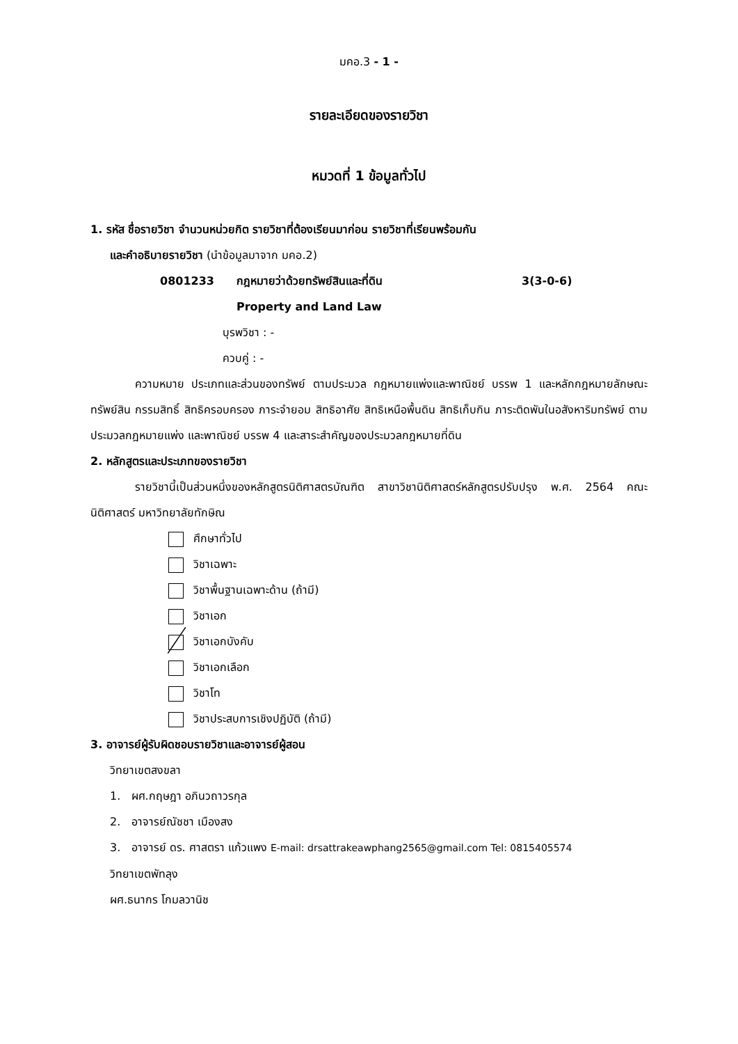มคอ.3 - 1 -
รายละเอียดของรายวิชา
หมวดที่ 1 ข้อมูลทั่วไป
1. รหัส ชื่อรายวิชา จำนวนหน่วยกิต รายวิชาที่ต้องเรียนมาก่อน รายวิชาที่เรียนพร้อมกัน
และคำอธิบายรายวิชา (นำข้อมูลมาจาก มคอ.2)
0801233 กฎหมายว่าด้วยทรัพย์สินและที่ดิน 3(3-0-6)
Property and Land Law
บุรพวิชา : -
ควบคู่ : -
ความหมาย ประเภทและส่วนของทรัพย์ ตามประมวล กฎหมายแพ่งและพาณิชย์ บรรพ 1 และหลักกฎหมายลักษณะทรัพย์สิน กรรมสิทธิ์ สิทธิครอบครอง ภาระจำยอม สิทธิอาศัย สิทธิเหนือพื้นดิน สิทธิเก็บกิน ภาระติดพันในอสังหาริมทรัพย์ ตามประมวลกฎหมายแพ่ง และพาณิชย์ บรรพ 4 และสาระสำคัญของประมวลกฎหมายที่ดิน
2. หลักสูตรและประเภทของรายวิชา
รายวิชานี้เป็นส่วนหนึ่งของหลักสูตรนิติศาสตรบัณฑิต สาขาวิชานิติศาสตร์หลักสูตรปรับปรุง พ.ศ. 2564 คณะนิติศาสตร์ มหาวิทยาลัยทักษิณ
ศึกษาทั่วไป
วิชาเฉพาะ
วิชาพื้นฐานเฉพาะด้าน (ถ้ามี)
วิชาเอก
วิชาเอกบังคับ
วิชาเอกเลือก
วิชาโท
วิชาประสบการเชิงปฏิบัติ (ถ้ามี)
3. อาจารย์ผู้รับผิดชอบรายวิชาและอาจารย์ผู้สอน
วิทยาเขตสงขลา
1. ผศ.กฤษฎา อภินวถาวรกุล
2. อาจารย์ณัชชา เมืองสง
3. อาจารย์ ดร. ศาสตรา แก้วแพง E-mail: drsattrakeawphang2565@gmail.com Tel: 0815405574
วิทยาเขตพัทลุง
ผศ.ธนากร โกมลวานิช